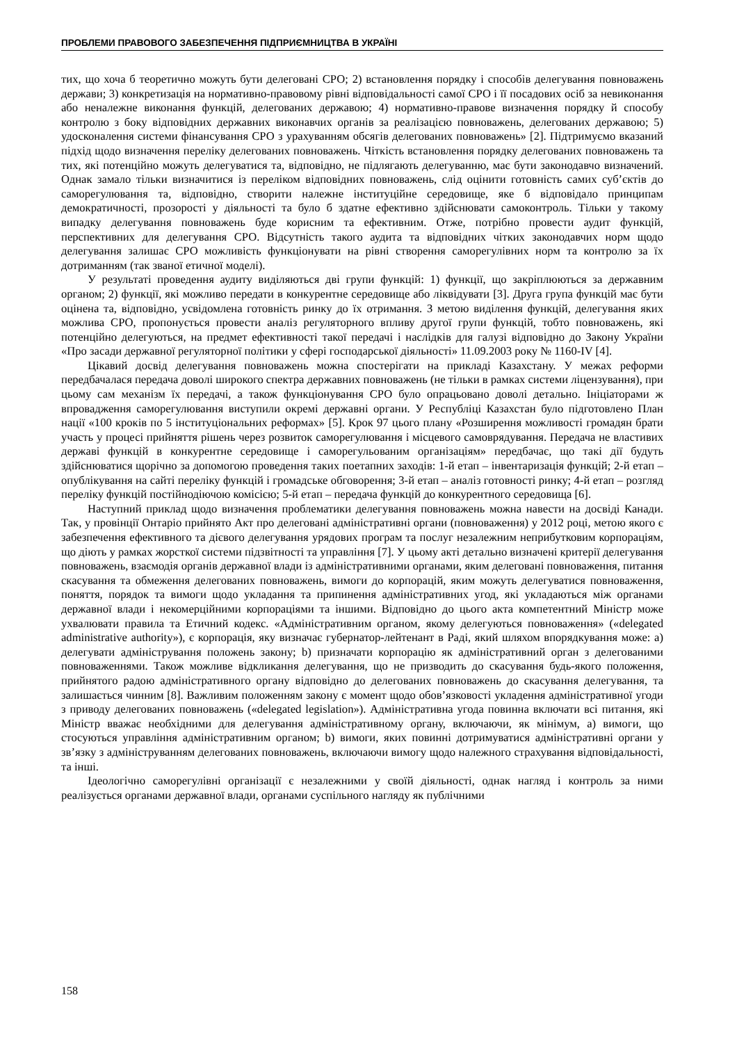ПРОБЛЕМИ ПРАВОВОГО ЗАБЕЗПЕЧЕННЯ ПІДПРИЄМНИЦТВА В УКРАЇНІ
тих, що хоча б теоретично можуть бути делеговані СРО; 2) встановлення порядку і способів делегування повноважень держави; 3) конкретизація на нормативно-правовому рівні відповідальності самої СРО і її посадових осіб за невиконання або неналежне виконання функцій, делегованих державою; 4) нормативно-правове визначення порядку й способу контролю з боку відповідних державних виконавчих органів за реалізацією повноважень, делегованих державою; 5) удосконалення системи фінансування СРО з урахуванням обсягів делегованих повноважень» [2]. Підтримуємо вказаний підхід щодо визначення переліку делегованих повноважень. Чіткість встановлення порядку делегованих повноважень та тих, які потенційно можуть делегуватися та, відповідно, не підлягають делегуванню, має бути законодавчо визначений. Однак замало тільки визначитися із переліком відповідних повноважень, слід оцінити готовність самих суб’єктів до саморегулювання та, відповідно, створити належне інституційне середовище, яке б відповідало принципам демократичності, прозорості у діяльності та було б здатне ефективно здійснювати самоконтроль. Тільки у такому випадку делегування повноважень буде корисним та ефективним. Отже, потрібно провести аудит функцій, перспективних для делегування СРО. Відсутність такого аудита та відповідних чітких законодавчих норм щодо делегування залишає СРО можливість функціонувати на рівні створення саморегулівних норм та контролю за їх дотриманням (так званої етичної моделі).
У результаті проведення аудиту виділяються дві групи функцій: 1) функції, що закріплюються за державним органом; 2) функції, які можливо передати в конкурентне середовище або ліквідувати [3]. Друга група функцій має бути оцінена та, відповідно, усвідомлена готовність ринку до їх отримання. З метою виділення функцій, делегування яких можлива СРО, пропонується провести аналіз регуляторного впливу другої групи функцій, тобто повноважень, які потенційно делегуються, на предмет ефективності такої передачі і наслідків для галузі відповідно до Закону України «Про засади державної регуляторної політики у сфері господарської діяльності» 11.09.2003 року № 1160-IV [4].
Цікавий досвід делегування повноважень можна спостерігати на прикладі Казахстану. У межах реформи передбачалася передача доволі широкого спектра державних повноважень (не тільки в рамках системи ліцензування), при цьому сам механізм їх передачі, а також функціонування СРО було опрацьовано доволі детально. Ініціаторами ж впровадження саморегулювання виступили окремі державні органи. У Республіці Казахстан було підготовлено План нації «100 кроків по 5 інституціональних реформах» [5]. Крок 97 цього плану «Розширення можливості громадян брати участь у процесі прийняття рішень через розвиток саморегулювання і місцевого самоврядування. Передача не властивих державі функцій в конкурентне середовище і саморегульованим організаціям» передбачає, що такі дії будуть здійснюватися щорічно за допомогою проведення таких поетапних заходів: 1-й етап – інвентаризація функцій; 2-й етап – опублікування на сайті переліку функцій і громадське обговорення; 3-й етап – аналіз готовності ринку; 4-й етап – розгляд переліку функцій постійнодіючою комісією; 5-й етап – передача функцій до конкурентного середовища [6].
Наступний приклад щодо визначення проблематики делегування повноважень можна навести на досвіді Канади. Так, у провінції Онтаріо прийнято Акт про делеговані адміністративні органи (повноваження) у 2012 році, метою якого є забезпечення ефективного та дієвого делегування урядових програм та послуг незалежним неприбутковим корпораціям, що діють у рамках жорсткої системи підзвітності та управління [7]. У цьому акті детально визначені критерії делегування повноважень, взаємодія органів державної влади із адміністративними органами, яким делеговані повноваження, питання скасування та обмеження делегованих повноважень, вимоги до корпорацій, яким можуть делегуватися повноваження, поняття, порядок та вимоги щодо укладання та припинення адміністративних угод, які укладаються між органами державної влади і некомерційними корпораціями та іншими. Відповідно до цього акта компетентний Міністр може ухвалювати правила та Етичний кодекс. «Адміністративним органом, якому делегуються повноваження» («delegated administrative authority»), є корпорація, яку визначає губернатор-лейтенант в Раді, який шляхом впорядкування може: а) делегувати адміністрування положень закону; b) призначати корпорацію як адміністративний орган з делегованими повноваженнями. Також можливе відкликання делегування, що не призводить до скасування будь-якого положення, прийнятого радою адміністративного органу відповідно до делегованих повноважень до скасування делегування, та залишається чинним [8]. Важливим положенням закону є момент щодо обов’язковості укладення адміністративної угоди з приводу делегованих повноважень («delegated legislation»). Адміністративна угода повинна включати всі питання, які Міністр вважає необхідними для делегування адміністративному органу, включаючи, як мінімум, а) вимоги, що стосуються управління адміністративним органом; b) вимоги, яких повинні дотримуватися адміністративні органи у зв’язку з адмініструванням делегованих повноважень, включаючи вимогу щодо належного страхування відповідальності, та інші.
Ідеологічно саморегулівні організації є незалежними у своїй діяльності, однак нагляд і контроль за ними реалізується органами державної влади, органами суспільного нагляду як публічними
158